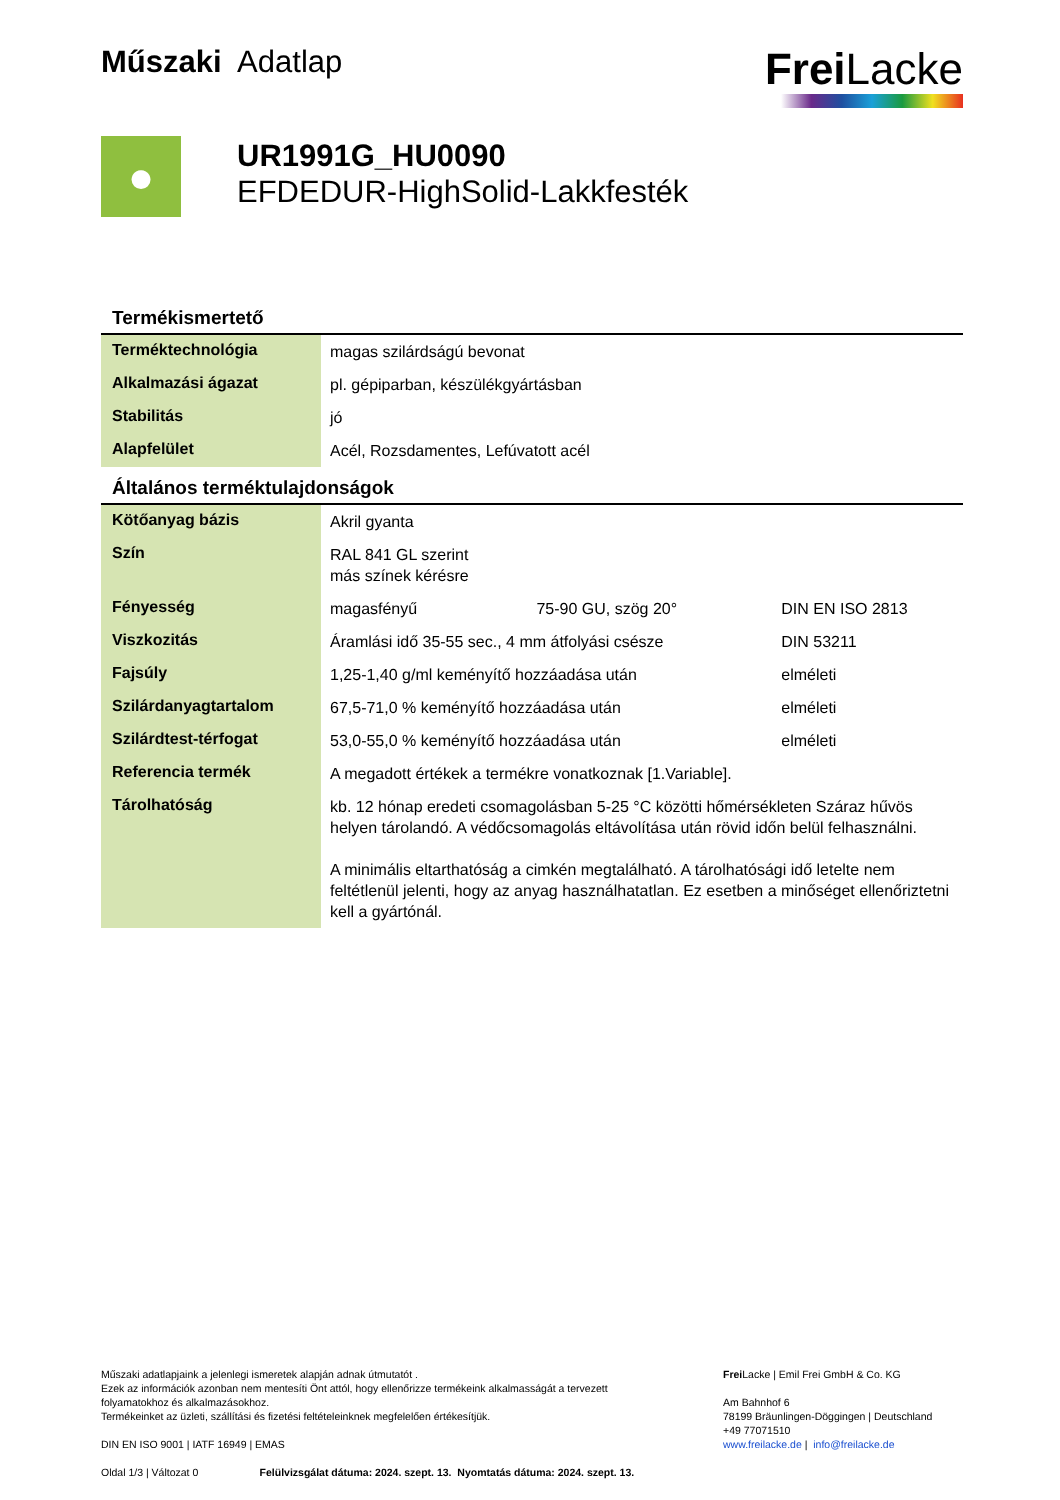Műszaki Adatlap
Frei Lacke
●
UR1991G_HU0090
EFDEDUR-HighSolid-Lakkfesték
Termékismertető
| Terméktechnológia | magas szilárdságú bevonat |
| Alkalmazási ágazat | pl. gépiparban, készülékgyártásban |
| Stabilitás | jó |
| Alapfelület | Acél, Rozsdamentes, Lefúvatott acél |
Általános terméktulajdonságok
| Kötőanyag bázis | Akril gyanta | | |
| Szín | RAL 841 GL szerint más színek kérésre | | |
| Fényesség | magasfényű | 75-90 GU, szög 20° | DIN EN ISO 2813 |
| Viszkozitás | Áramlási idő 35-55 sec., 4 mm átfolyási csésze | | DIN 53211 |
| Fajsúly | 1,25-1,40 g/ml keményítő hozzáadása után | | elméleti |
| Szilárdanyagtartalom | 67,5-71,0 % keményítő hozzáadása után | | elméleti |
| Szilárdtest-térfogat | 53,0-55,0 % keményítő hozzáadása után | | elméleti |
| Referencia termék | A megadott értékek a termékre vonatkoznak [1.Variable]. | | |
| Tárolhatóság | kb. 12 hónap eredeti csomagolásban 5-25 °C közötti hőmérsékleten Száraz hűvös helyen tárolandó. A védőcsomagolás eltávolítása után rövid időn belül felhasználni. A minimális eltarthatóság a cimkén megtalálható. A tárolhatósági idő letelte nem feltétlenül jelenti, hogy az anyag használhatatlan. Ez esetben a minőséget ellenőriztetni kell a gyártónál. | | |
Műszaki adatlapjaink a jelenlegi ismeretek alapján adnak útmutatót .
Ezek az információk azonban nem mentesíti Önt attól, hogy ellenőrizze termékeink alkalmasságát a tervezett folyamatokhoz és alkalmazásokhoz.
Termékeinket az üzleti, szállítási és fizetési feltételeinknek megfelelően értékesítjük.
DIN EN ISO 9001 | IATF 16949 | EMAS
Oldal 1/3 | Változat 0 Felülvizsgálat dátuma: 2024. szept. 13. Nyomtatás dátuma: 2024. szept. 13.
Frei Lacke | Emil Frei GmbH & Co. KG
Am Bahnhof 6
78199 Bräunlingen-Döggingen | Deutschland
+49 77071510
www.freilacke.de | info@freilacke.de